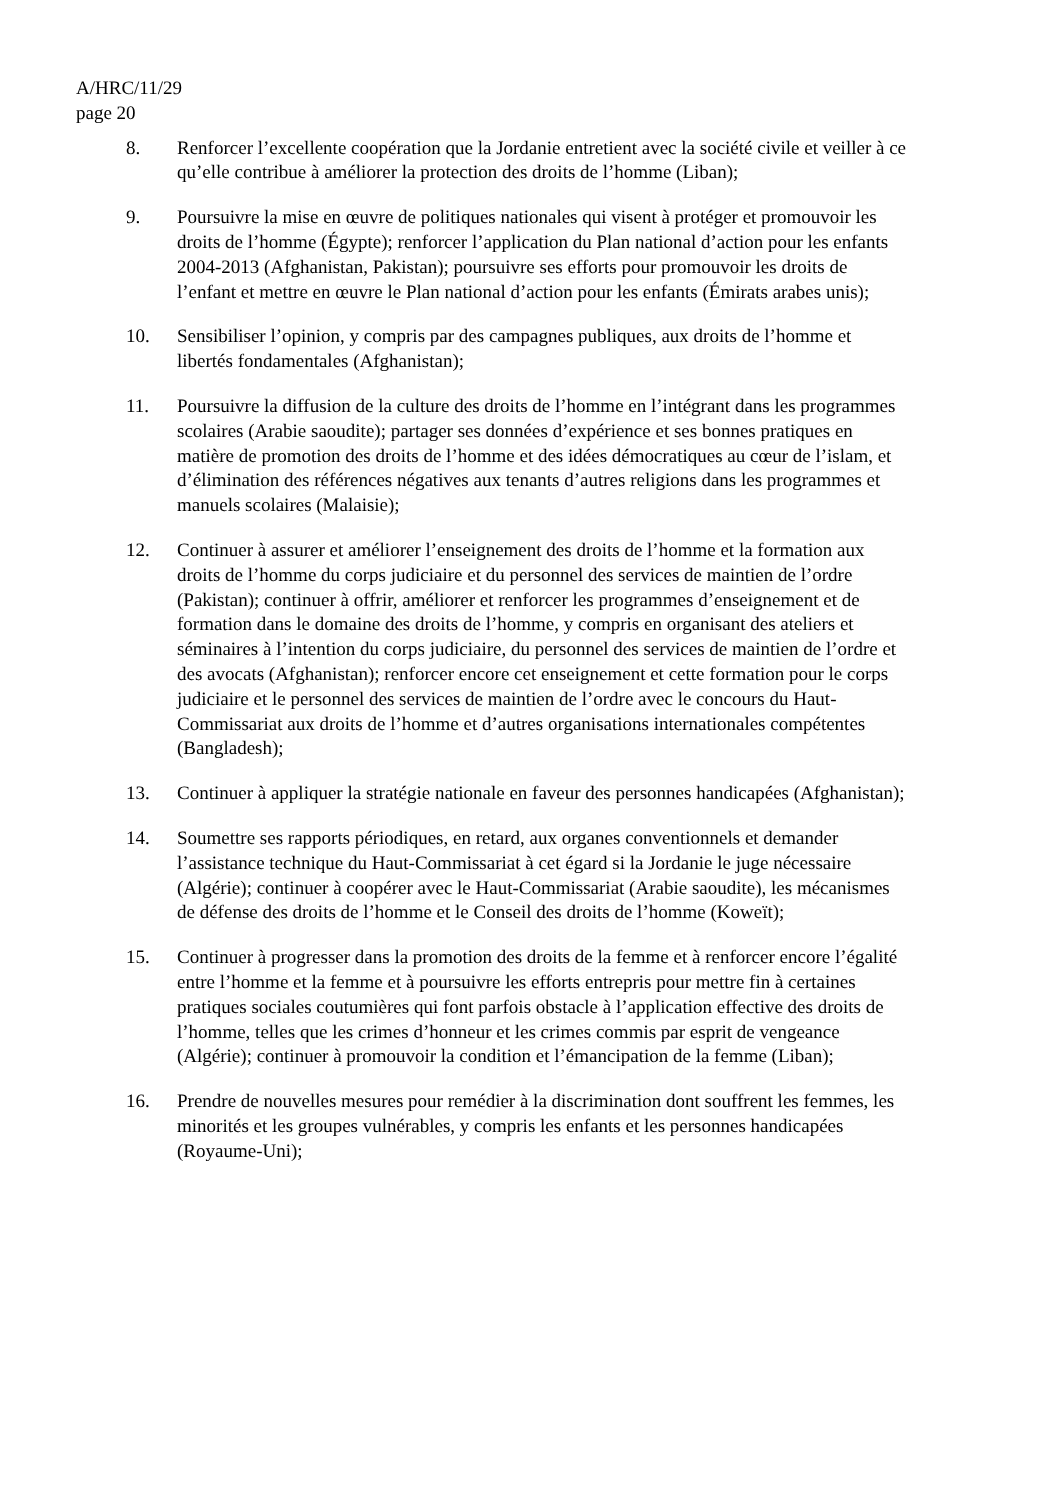A/HRC/11/29
page 20
8. Renforcer l’excellente coopération que la Jordanie entretient avec la société civile et veiller à ce qu’elle contribue à améliorer la protection des droits de l’homme (Liban);
9. Poursuivre la mise en œuvre de politiques nationales qui visent à protéger et promouvoir les droits de l’homme (Égypte); renforcer l’application du Plan national d’action pour les enfants 2004-2013 (Afghanistan, Pakistan); poursuivre ses efforts pour promouvoir les droits de l’enfant et mettre en œuvre le Plan national d’action pour les enfants (Émirats arabes unis);
10. Sensibiliser l’opinion, y compris par des campagnes publiques, aux droits de l’homme et libertés fondamentales (Afghanistan);
11. Poursuivre la diffusion de la culture des droits de l’homme en l’intégrant dans les programmes scolaires (Arabie saoudite); partager ses données d’expérience et ses bonnes pratiques en matière de promotion des droits de l’homme et des idées démocratiques au cœur de l’islam, et d’élimination des références négatives aux tenants d’autres religions dans les programmes et manuels scolaires (Malaisie);
12. Continuer à assurer et améliorer l’enseignement des droits de l’homme et la formation aux droits de l’homme du corps judiciaire et du personnel des services de maintien de l’ordre (Pakistan); continuer à offrir, améliorer et renforcer les programmes d’enseignement et de formation dans le domaine des droits de l’homme, y compris en organisant des ateliers et séminaires à l’intention du corps judiciaire, du personnel des services de maintien de l’ordre et des avocats (Afghanistan); renforcer encore cet enseignement et cette formation pour le corps judiciaire et le personnel des services de maintien de l’ordre avec le concours du Haut-Commissariat aux droits de l’homme et d’autres organisations internationales compétentes (Bangladesh);
13. Continuer à appliquer la stratégie nationale en faveur des personnes handicapées (Afghanistan);
14. Soumettre ses rapports périodiques, en retard, aux organes conventionnels et demander l’assistance technique du Haut-Commissariat à cet égard si la Jordanie le juge nécessaire (Algérie); continuer à coopérer avec le Haut-Commissariat (Arabie saoudite), les mécanismes de défense des droits de l’homme et le Conseil des droits de l’homme (Koweït);
15. Continuer à progresser dans la promotion des droits de la femme et à renforcer encore l’égalité entre l’homme et la femme et à poursuivre les efforts entrepris pour mettre fin à certaines pratiques sociales coutumières qui font parfois obstacle à l’application effective des droits de l’homme, telles que les crimes d’honneur et les crimes commis par esprit de vengeance (Algérie); continuer à promouvoir la condition et l’émancipation de la femme (Liban);
16. Prendre de nouvelles mesures pour remédier à la discrimination dont souffrent les femmes, les minorités et les groupes vulnérables, y compris les enfants et les personnes handicapées (Royaume-Uni);